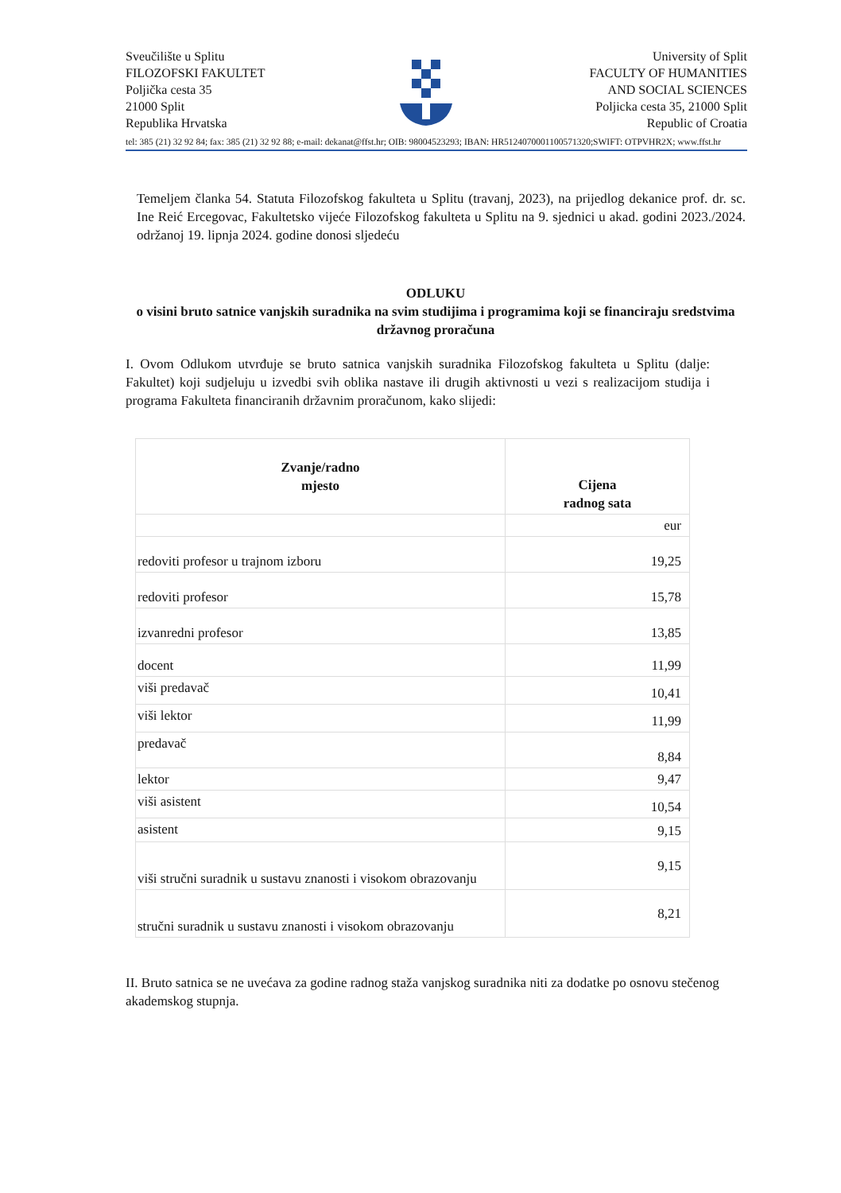Sveučilište u Splitu
FILOZOFSKI FAKULTET
Poljička cesta 35
21000 Split
Republika Hrvatska
University of Split
FACULTY OF HUMANITIES
AND SOCIAL SCIENCES
Poljicka cesta 35, 21000 Split
Republic of Croatia
tel: 385 (21) 32 92 84; fax: 385 (21) 32 92 88; e-mail: dekanat@ffst.hr; OIB: 98004523293; IBAN: HR5124070001100571320;SWIFT: OTPVHR2X; www.ffst.hr
Temeljem članka 54. Statuta Filozofskog fakulteta u Splitu (travanj, 2023), na prijedlog dekanice prof. dr. sc. Ine Reić Ercegovac, Fakultetsko vijeće Filozofskog fakulteta u Splitu na 9. sjednici u akad. godini 2023./2024. održanoj 19. lipnja 2024. godine donosi sljedeću
ODLUKU
o visini bruto satnice vanjskih suradnika na svim studijima i programima koji se financiraju sredstvima državnog proračuna
I. Ovom Odlukom utvrđuje se bruto satnica vanjskih suradnika Filozofskog fakulteta u Splitu (dalje: Fakultet) koji sudjeluju u izvedbi svih oblika nastave ili drugih aktivnosti u vezi s realizacijom studija i programa Fakulteta financiranih državnim proračunom, kako slijedi:
| Zvanje/radno mjesto | Cijena radnog sata |
| --- | --- |
| | eur |
| redoviti profesor u trajnom izboru | 19,25 |
| redoviti profesor | 15,78 |
| izvanredni profesor | 13,85 |
| docent | 11,99 |
| viši predavač | 10,41 |
| viši lektor | 11,99 |
| predavač | 8,84 |
| lektor | 9,47 |
| viši asistent | 10,54 |
| asistent | 9,15 |
| viši stručni suradnik u sustavu znanosti i visokom obrazovanju | 9,15 |
| stručni suradnik u sustavu znanosti i visokom obrazovanju | 8,21 |
II. Bruto satnica se ne uvećava za godine radnog staža vanjskog suradnika niti za dodatke po osnovu stečenog akademskog stupnja.